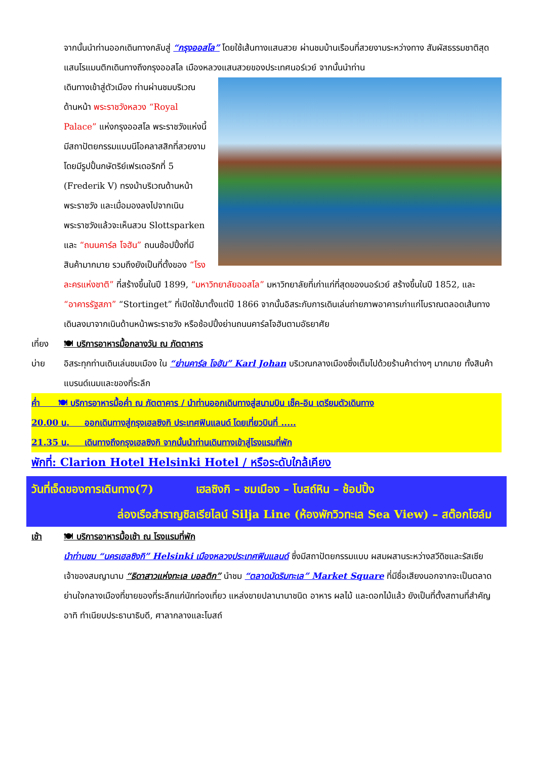จากนั้นนำท่านออกเดินทางกลับสู่ “กรุงออสโล” โดยใช้เส้นทางแสนสวย ผ่านชมบ้านเรือนที่สวยงามระหว่างทาง สัมผัสธรรมชาติสุดแสนโรแมนติกเดินทางถึงกรุงออสโล เมืองหลวงแสนสวยของประเทศนอร์เวย์ จากนั้นนำท่าน
เดินทางเข้าสู่ตัวเมือง ท่านผ่านชมบริเวณด้านหน้า พระราชวังหลวง “Royal Palace” แห่งกรุงออสโล พระราชวังแห่งนี้มีสถาปัตยกรรมแบบนีโอคลาสสิกที่สวยงาม โดยมีรูปปั้นกษัตริย์เฟรเดอริกที่ 5 (Frederik V) ทรงม้าบริเวณด้านหน้าพระราชวัง และเมื่อมองลงไปจากเนินพระราชวังแล้วจะเห็นสวน Slottsparken และ “ถนนคาร์ล โจฮัน” ถนนช้อปปิ้งที่มีสินค้ามากมาย รวมถึงยังเป็นที่ตั้งของ “โรงละครแห่งชาติ” ที่สร้างขึ้นในปี 1899, “มหาวิทยาลัยออสโล” มหาวิทยาลัยที่เก่าแก่ที่สุดของนอร์เวย์ สร้างขึ้นในปี 1852, และ “อาคารรัฐสภา” “Stortinget” ที่เปิดใช้มาตั้งแต่ปี 1866 จากนั้นอิสระกับการเดินเล่นถ่ายภาพอาคารเก่าแก่โบราณตลอดเส้นทางเดินลงมาจากเนินด้านหน้าพระราชวัง หรือช้อปปิ้งย่านถนนคาร์ลโจฮันตามอัธยาศัย
เที่ยง 🍽 บริการอาหารมื้อกลางวัน ณ ภัตตาคาร
บ่าย อิสระทุกท่านเดินเล่นชมเมือง ใน “ย่านคาร์ล โจฮัน” Karl Johan บริเวณกลางเมืองซึ่งเต็มไปด้วยร้านค้าต่างๆ มากมาย ทั้งสินค้าแบรนด์เนมและของที่ระลึก
ค่ำ 🍽 บริการอาหารมื้อค่ำ ณ ภัตตาคาร / นำท่านออกเดินทางสู่สนามบิน เช็ค-อิน เตรียมตัวเดินทาง
20.00 น. ออกเดินทางสู่กรุงเฮลซิงกิ ประเทศฟินแลนด์ โดยเที่ยวบินที่ .....
21.35 น. เดินทางถึงกรุงเฮลซิงกิ จากนั้นนำท่านเดินทางเข้าสู่โรงแรมที่พัก
พักที่: Clarion Hotel Helsinki Hotel / หรือระดับใกล้เคียง
วันที่เจ็ดของการเดินทาง(7) เฮลซิงกิ – ชมเมือง – โบสถ์หิน – ช้อปปิ้ง
ล่องเรือสำราญซิลเรียไลน์ Silja Line (ห้องพักวิวทะเล Sea View) – สต๊อกโฮล์ม
เช้า 🍽 บริการอาหารมื้อเช้า ณ โรงแรมที่พัก
นำท่านชม “นครเฮลซิงกิ” Helsinki เมืองหลวงประเทศฟินแลนด์ ซึ่งมีสถาปัตยกรรมแบบ ผสมผสานระหว่างสวีดิชและรัสเซีย เจ้าของสมญานาม “ธิดาสาวแห่งทะเล บอลติก” นำชม “ตลาดนัดริมทะเล” Market Square ที่มีชื่อเสียงนอกจากจะเป็นตลาดย่านใจกลางเมืองที่ขายของที่ระลึกแก่นักท่องเที่ยว แหล่งขายปลานานาชนิด อาหาร ผลไม้ และดอกไม้แล้ว ยังเป็นที่ตั้งสถานที่สำคัญ อาทิ ทำเนียบประธานาธิบดี, ศาลากลางและโบสถ์